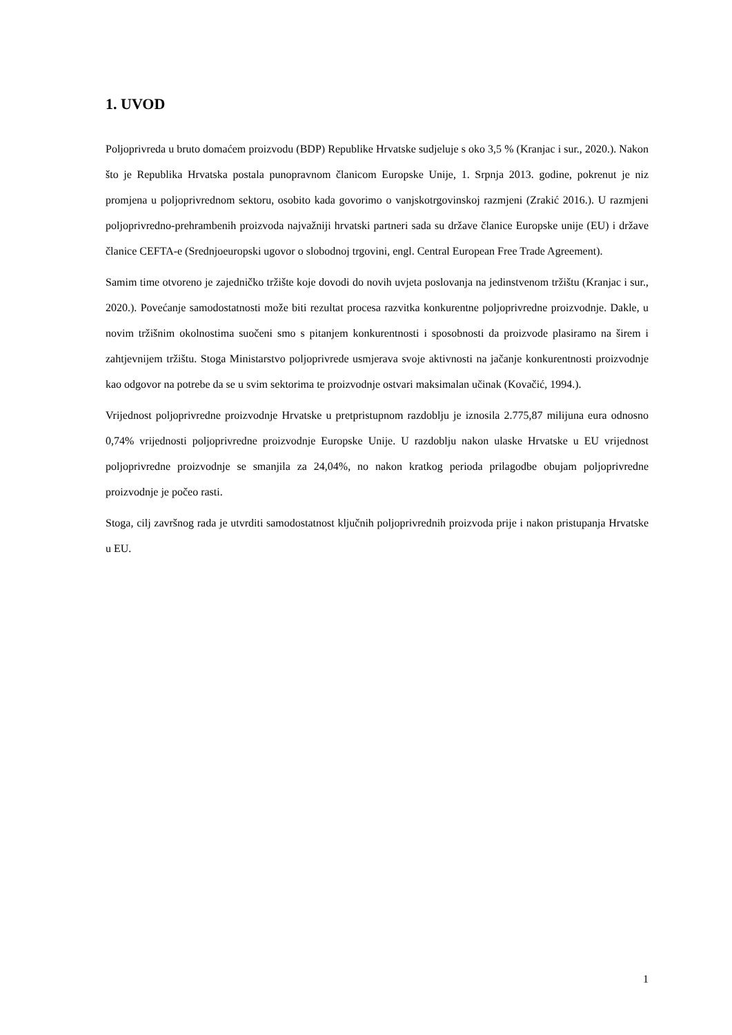1. UVOD
Poljoprivreda u bruto domaćem proizvodu (BDP) Republike Hrvatske sudjeluje s oko 3,5 % (Kranjac i sur., 2020.). Nakon što je Republika Hrvatska postala punopravnom članicom Europske Unije, 1. Srpnja 2013. godine, pokrenut je niz promjena u poljoprivrednom sektoru, osobito kada govorimo o vanjskotrgovinskoj razmjeni (Zrakić 2016.). U razmjeni poljoprivredno-prehrambenih proizvoda najvažniji hrvatski partneri sada su države članice Europske unije (EU) i države članice CEFTA-e (Srednjoeuropski ugovor o slobodnoj trgovini, engl. Central European Free Trade Agreement).
Samim time otvoreno je zajedničko tržište koje dovodi do novih uvjeta poslovanja na jedinstvenom tržištu (Kranjac i sur., 2020.). Povećanje samodostatnosti može biti rezultat procesa razvitka konkurentne poljoprivredne proizvodnje. Dakle, u novim tržišnim okolnostima suočeni smo s pitanjem konkurentnosti i sposobnosti da proizvode plasiramo na širem i zahtjevnijem tržištu. Stoga Ministarstvo poljoprivrede usmjerava svoje aktivnosti na jačanje konkurentnosti proizvodnje kao odgovor na potrebe da se u svim sektorima te proizvodnje ostvari maksimalan učinak (Kovačić, 1994.).
Vrijednost poljoprivredne proizvodnje Hrvatske u pretpristupnom razdoblju je iznosila 2.775,87 milijuna eura odnosno 0,74% vrijednosti poljoprivredne proizvodnje Europske Unije. U razdoblju nakon ulaske Hrvatske u EU vrijednost poljoprivredne proizvodnje se smanjila za 24,04%, no nakon kratkog perioda prilagodbe obujam poljoprivredne proizvodnje je počeo rasti.
Stoga, cilj završnog rada je utvrditi samodostatnost ključnih poljoprivrednih proizvoda prije i nakon pristupanja Hrvatske u EU.
1